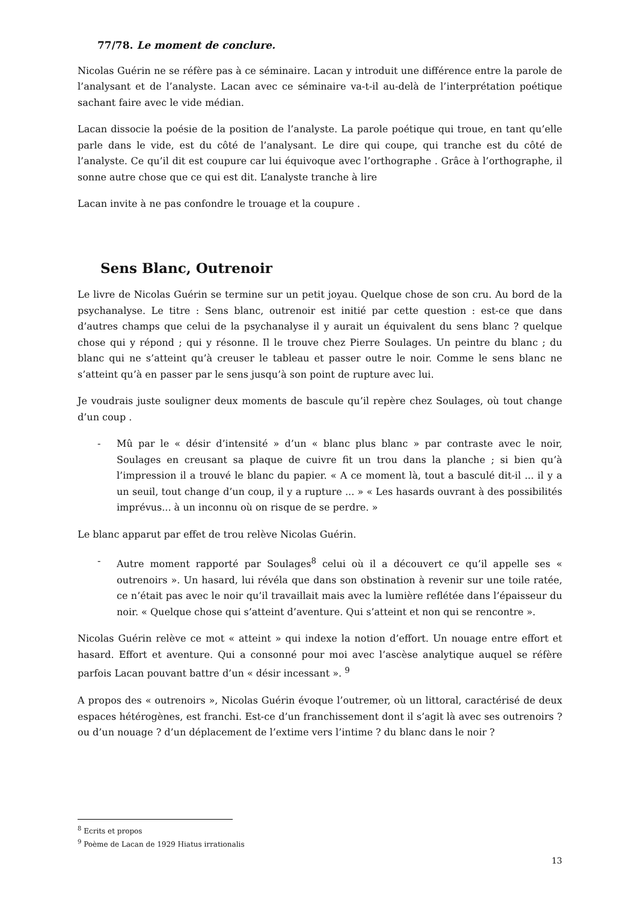77/78. Le moment de conclure.
Nicolas Guérin ne se réfère pas à ce séminaire. Lacan y introduit une différence entre la parole de l’analysant et de l’analyste. Lacan avec ce séminaire va-t-il au-delà de l’interprétation poétique sachant faire avec le vide médian.
Lacan dissocie la poésie de la position de l’analyste. La parole poétique qui troue, en tant qu’elle parle dans le vide, est du côté de l’analysant. Le dire qui coupe, qui tranche est du côté de l’analyste. Ce qu’il dit est coupure car lui équivoque avec l’orthographe . Grâce à l’orthographe, il sonne autre chose que ce qui est dit. L’analyste tranche à lire
Lacan invite à ne pas confondre le trouage et la coupure .
Sens Blanc, Outrenoir
Le livre de Nicolas Guérin se termine sur un petit joyau. Quelque chose de son cru. Au bord de la psychanalyse. Le titre : Sens blanc, outrenoir est initié par cette question : est-ce que dans d’autres champs que celui de la psychanalyse il y aurait un équivalent du sens blanc ? quelque chose qui y répond ; qui y résonne. Il le trouve chez Pierre Soulages. Un peintre du blanc ; du blanc qui ne s’atteint qu’à creuser le tableau et passer outre le noir. Comme le sens blanc ne s’atteint qu’à en passer par le sens jusqu’à son point de rupture avec lui.
Je voudrais juste souligner deux moments de bascule qu’il repère chez Soulages, où tout change d’un coup .
- Mû par le « désir d’intensité » d’un « blanc plus blanc » par contraste avec le noir, Soulages en creusant sa plaque de cuivre fit un trou dans la planche ; si bien qu’à l’impression il a trouvé le blanc du papier. « A ce moment là, tout a basculé dit-il ... il y a un seuil, tout change d’un coup, il y a rupture ... » « Les hasards ouvrant à des possibilités imprévus... à un inconnu où on risque de se perdre. »
Le blanc apparut par effet de trou relève Nicolas Guérin.
- Autre moment rapporté par Soulages<sup>8</sup> celui où il a découvert ce qu’il appelle ses « outrenoirs ». Un hasard, lui révéla que dans son obstination à revenir sur une toile ratée, ce n’était pas avec le noir qu’il travaillait mais avec la lumière reflétée dans l’épaisseur du noir. « Quelque chose qui s’atteint d’aventure. Qui s’atteint et non qui se rencontre ».
Nicolas Guérin relève ce mot « atteint » qui indexe la notion d’effort. Un nouage entre effort et hasard. Effort et aventure. Qui a consonné pour moi avec l’ascèse analytique auquel se réfère parfois Lacan pouvant battre d’un « désir incessant ». <sup>9</sup>
A propos des « outrenoirs », Nicolas Guérin évoque l’outremer, où un littoral, caractérisé de deux espaces hétérogènes, est franchi. Est-ce d’un franchissement dont il s’agit là avec ses outrenoirs ? ou d’un nouage ? d’un déplacement de l’extime vers l’intime ? du blanc dans le noir ?
<sup>8</sup> Ecrits et propos
<sup>9</sup> Poème de Lacan de 1929 Hiatus irrationalis
13